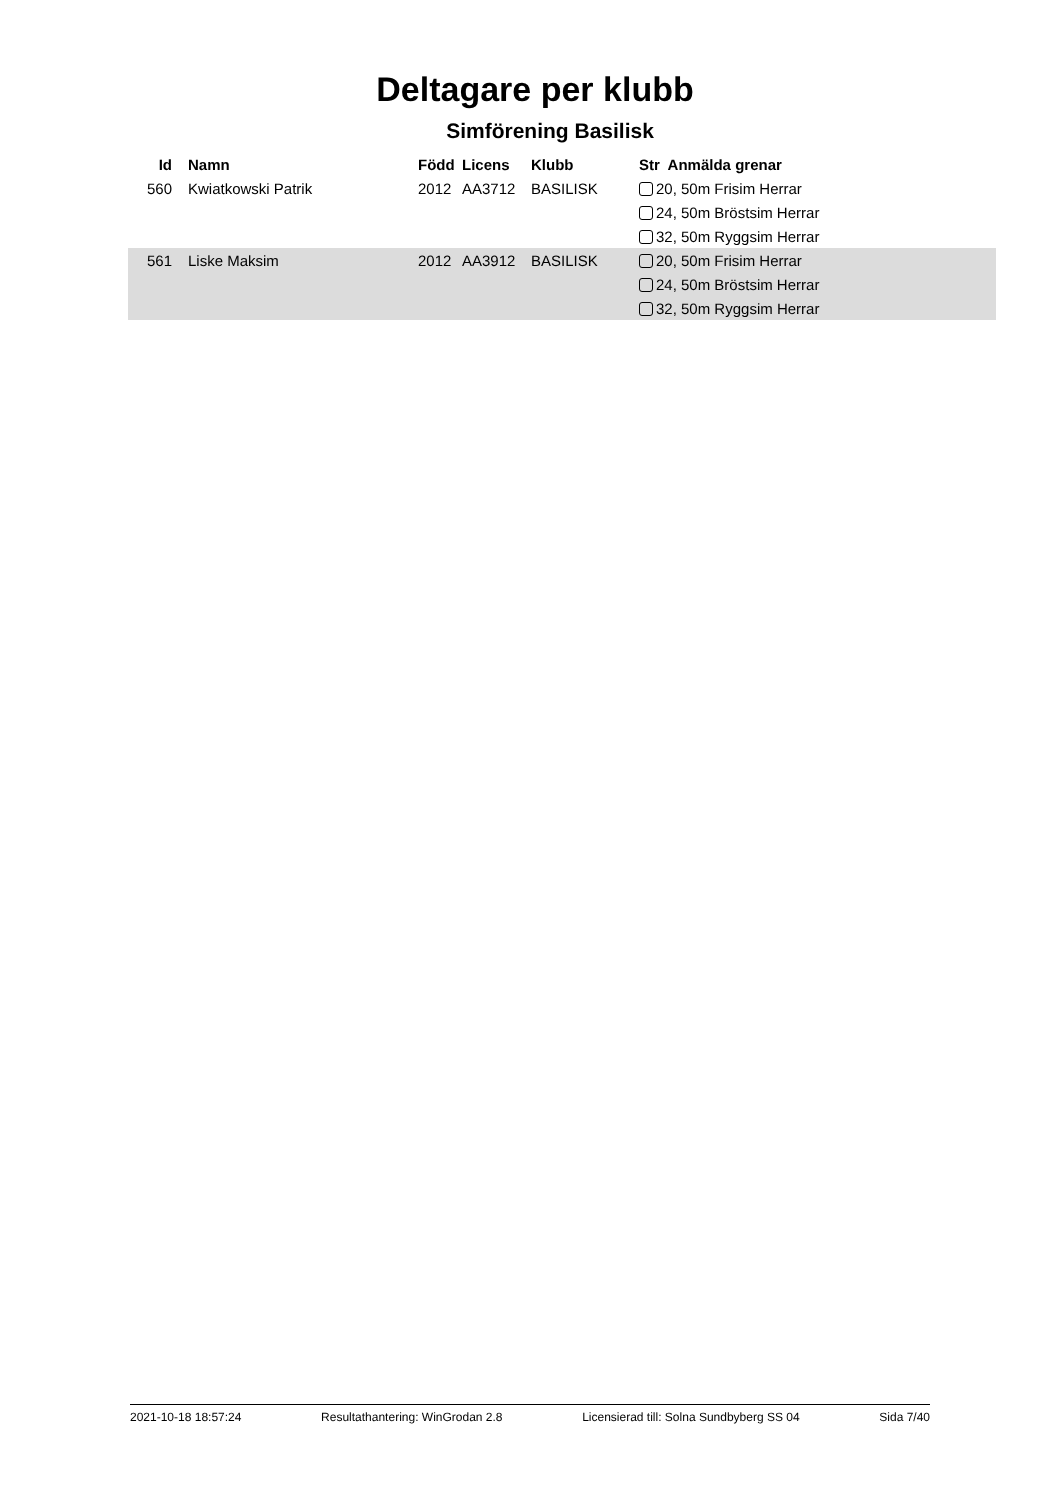Deltagare per klubb
Simförening Basilisk
| Id | Namn | Född | Licens | Klubb | Str Anmälda grenar |
| --- | --- | --- | --- | --- | --- |
| 560 | Kwiatkowski Patrik | 2012 | AA3712 | BASILISK | 20, 50m Frisim Herrar |
| | | | | | 24, 50m Bröstsim Herrar |
| | | | | | 32, 50m Ryggsim Herrar |
| 561 | Liske Maksim | 2012 | AA3912 | BASILISK | 20, 50m Frisim Herrar |
| | | | | | 24, 50m Bröstsim Herrar |
| | | | | | 32, 50m Ryggsim Herrar |
2021-10-18 18:57:24 Resultathantering: WinGrodan 2.8 Licensierad till: Solna Sundbyberg SS 04 Sida 7/40